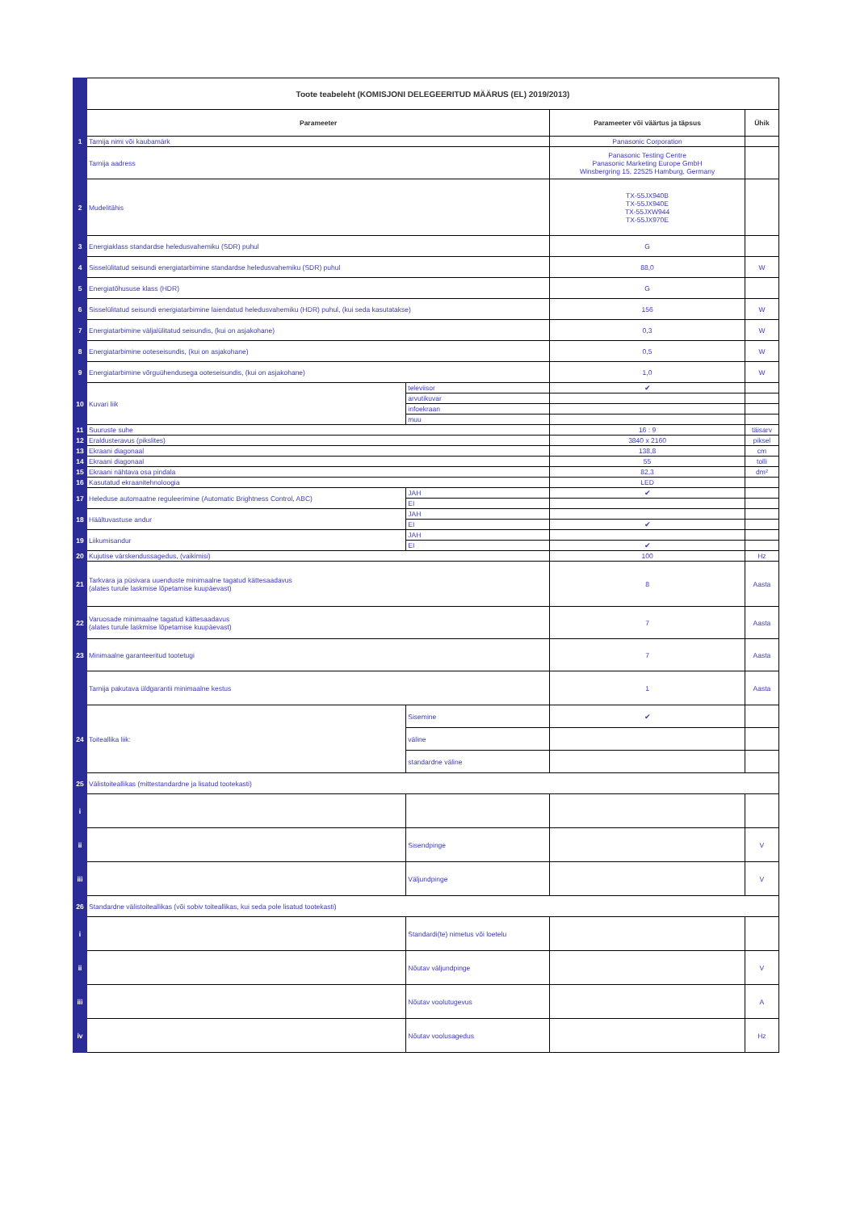| | Toote teabeleht (KOMISJONI DELEGEERITUD MÄÄRUS (EL) 2019/2013) | | | |
| | Parameeter | | Parameeter või väärtus ja täpsus | Ühik |
| 1 | Tarnija nimi või kaubamärk | | Panasonic Corporation | |
| | Tarnija aadress | | Panasonic Testing Centre Panasonic Marketing Europe GmbH Winsbergring 15, 22525 Hamburg, Germany | |
| 2 | Mudelitähis | | TX-55JX940B TX-55JX940E TX-55JXW944 TX-55JX970E | |
| 3 | Energiaklass standardse heledusvahemiku (SDR) puhul | | G | |
| 4 | Sisselülitatud seisundi energiatarbimine standardse heledusvahemiku (SDR) puhul | | 88,0 | W |
| 5 | Energiatõhususe klass (HDR) | | G | |
| 6 | Sisselülitatud seisundi energiatarbimine laiendatud heledusvahemiku (HDR) puhul, (kui seda kasutatakse) | | 156 | W |
| 7 | Energiatarbimine väljalülitatud seisundis, (kui on asjakohane) | | 0,3 | W |
| 8 | Energiatarbimine ooteseisundis, (kui on asjakohane) | | 0,5 | W |
| 9 | Energiatarbimine võrguühendusega ooteseisundis, (kui on asjakohane) | | 1,0 | W |
| 10 | Kuvari liik | televiisor | ✔ | |
| | | arvutikuvar | | |
| | | infoekraan | | |
| | | muu | | |
| 11 | Suuruste suhe | | 16 : 9 | täisarv |
| 12 | Eraldusteravus (pikslites) | | 3840 x 2160 | piksel |
| 13 | Ekraani diagonaal | | 138,8 | cm |
| 14 | Ekraani diagonaal | | 55 | tolli |
| 15 | Ekraani nähtava osa pindala | | 82,3 | dm² |
| 16 | Kasutatud ekraanitehnoloogia | | LED | |
| 17 | Heleduse automaatne reguleerimine (Automatic Brightness Control, ABC) | JAH | ✔ | |
| | | EI | | |
| 18 | Häältuvastuse andur | JAH | | |
| | | EI | ✔ | |
| 19 | Liikumisandur | JAH | | |
| | | EI | ✔ | |
| 20 | Kujutise värskendussagedus, (vaikimisi) | | 100 | Hz |
| 21 | Tarkvara ja püsivara uuenduste minimaalne tagatud kättesaadavus (alates turule laskmise lõpetamise kuupäevast) | | 8 | Aasta |
| 22 | Varuosade minimaalne tagatud kättesaadavus (alates turule laskmise lõpetamise kuupäevast) | | 7 | Aasta |
| 23 | Minimaalne garanteeritud tootetugi | | 7 | Aasta |
| | Tarnija pakutava üldgarantii minimaalne kestus | | 1 | Aasta |
| 24 | Toiteallika liik: | Sisemine | ✔ | |
| | | väline | | |
| | | standardne väline | | |
| 25 | Välistoiteallikas (mittestandardne ja lisatud tootekasti) | | | |
| i | | | | |
| ii | | Sisendpinge | | V |
| iii | | Väljundpinge | | V |
| 26 | Standardne välistoiteallikas (või sobiv toiteallikas, kui seda pole lisatud tootekasti) | | | |
| i | | Standardi(te) nimetus või loetelu | | |
| ii | | Nõutav väljundpinge | | V |
| iii | | Nõutav voolutugevus | | A |
| iv | | Nõutav voolusagedus | | Hz |